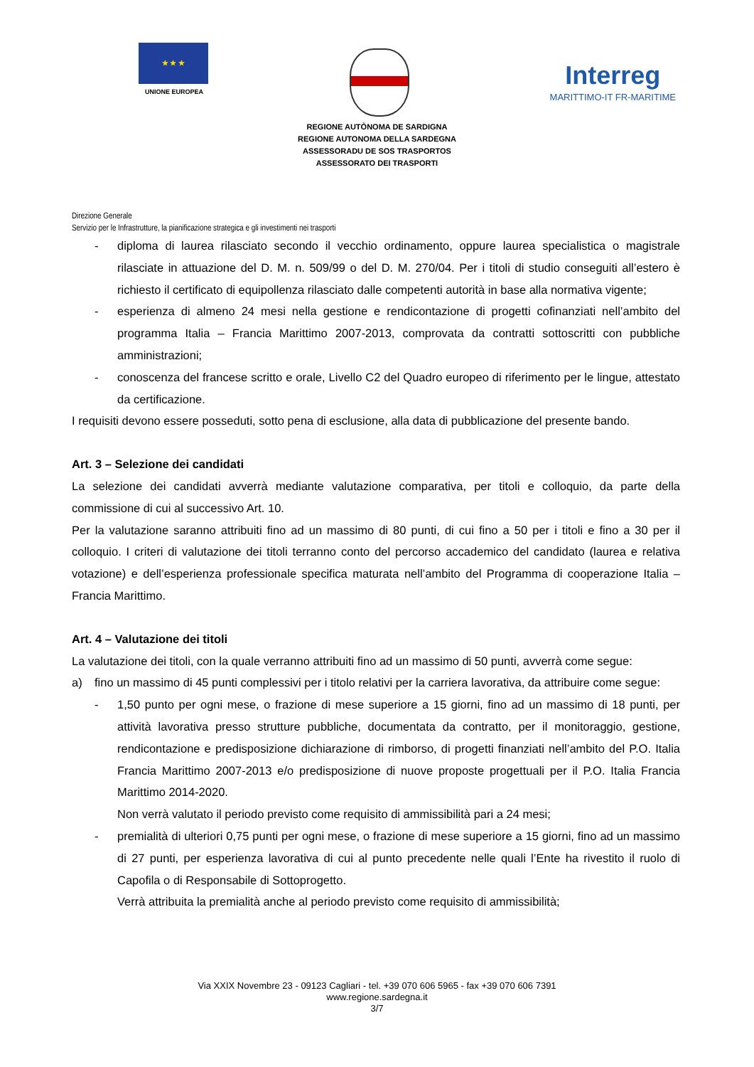★ ★ ★
UNIONE EUROPEA
Interreg
MARITTIMO-IT FR-MARITIME
REGIONE AUTÒNOMA DE SARDIGNA
REGIONE AUTONOMA DELLA SARDEGNA
ASSESSORADU DE SOS TRASPORTOS
ASSESSORATO DEI TRASPORTI
Direzione Generale
Servizio per le Infrastrutture, la pianificazione strategica e gli investimenti nei trasporti
- diploma di laurea rilasciato secondo il vecchio ordinamento, oppure laurea specialistica o magistrale rilasciate in attuazione del D. M. n. 509/99 o del D. M. 270/04. Per i titoli di studio conseguiti all’estero è richiesto il certificato di equipollenza rilasciato dalle competenti autorità in base alla normativa vigente;
- esperienza di almeno 24 mesi nella gestione e rendicontazione di progetti cofinanziati nell’ambito del programma Italia – Francia Marittimo 2007-2013, comprovata da contratti sottoscritti con pubbliche amministrazioni;
- conoscenza del francese scritto e orale, Livello C2 del Quadro europeo di riferimento per le lingue, attestato da certificazione.
I requisiti devono essere posseduti, sotto pena di esclusione, alla data di pubblicazione del presente bando.
Art. 3 – Selezione dei candidati
La selezione dei candidati avverrà mediante valutazione comparativa, per titoli e colloquio, da parte della commissione di cui al successivo Art. 10.
Per la valutazione saranno attribuiti fino ad un massimo di 80 punti, di cui fino a 50 per i titoli e fino a 30 per il colloquio. I criteri di valutazione dei titoli terranno conto del percorso accademico del candidato (laurea e relativa votazione) e dell’esperienza professionale specifica maturata nell’ambito del Programma di cooperazione Italia – Francia Marittimo.
Art. 4 – Valutazione dei titoli
La valutazione dei titoli, con la quale verranno attribuiti fino ad un massimo di 50 punti, avverrà come segue:
a) fino un massimo di 45 punti complessivi per i titolo relativi per la carriera lavorativa, da attribuire come segue:
- 1,50 punto per ogni mese, o frazione di mese superiore a 15 giorni, fino ad un massimo di 18 punti, per attività lavorativa presso strutture pubbliche, documentata da contratto, per il monitoraggio, gestione, rendicontazione e predisposizione dichiarazione di rimborso, di progetti finanziati nell’ambito del P.O. Italia Francia Marittimo 2007-2013 e/o predisposizione di nuove proposte progettuali per il P.O. Italia Francia Marittimo 2014-2020.
Non verrà valutato il periodo previsto come requisito di ammissibilità pari a 24 mesi;
- premialità di ulteriori 0,75 punti per ogni mese, o frazione di mese superiore a 15 giorni, fino ad un massimo di 27 punti, per esperienza lavorativa di cui al punto precedente nelle quali l’Ente ha rivestito il ruolo di Capofila o di Responsabile di Sottoprogetto.
Verrà attribuita la premialità anche al periodo previsto come requisito di ammissibilità;
Via XXIX Novembre 23 - 09123 Cagliari - tel. +39 070 606 5965 - fax +39 070 606 7391
www.regione.sardegna.it
3/7